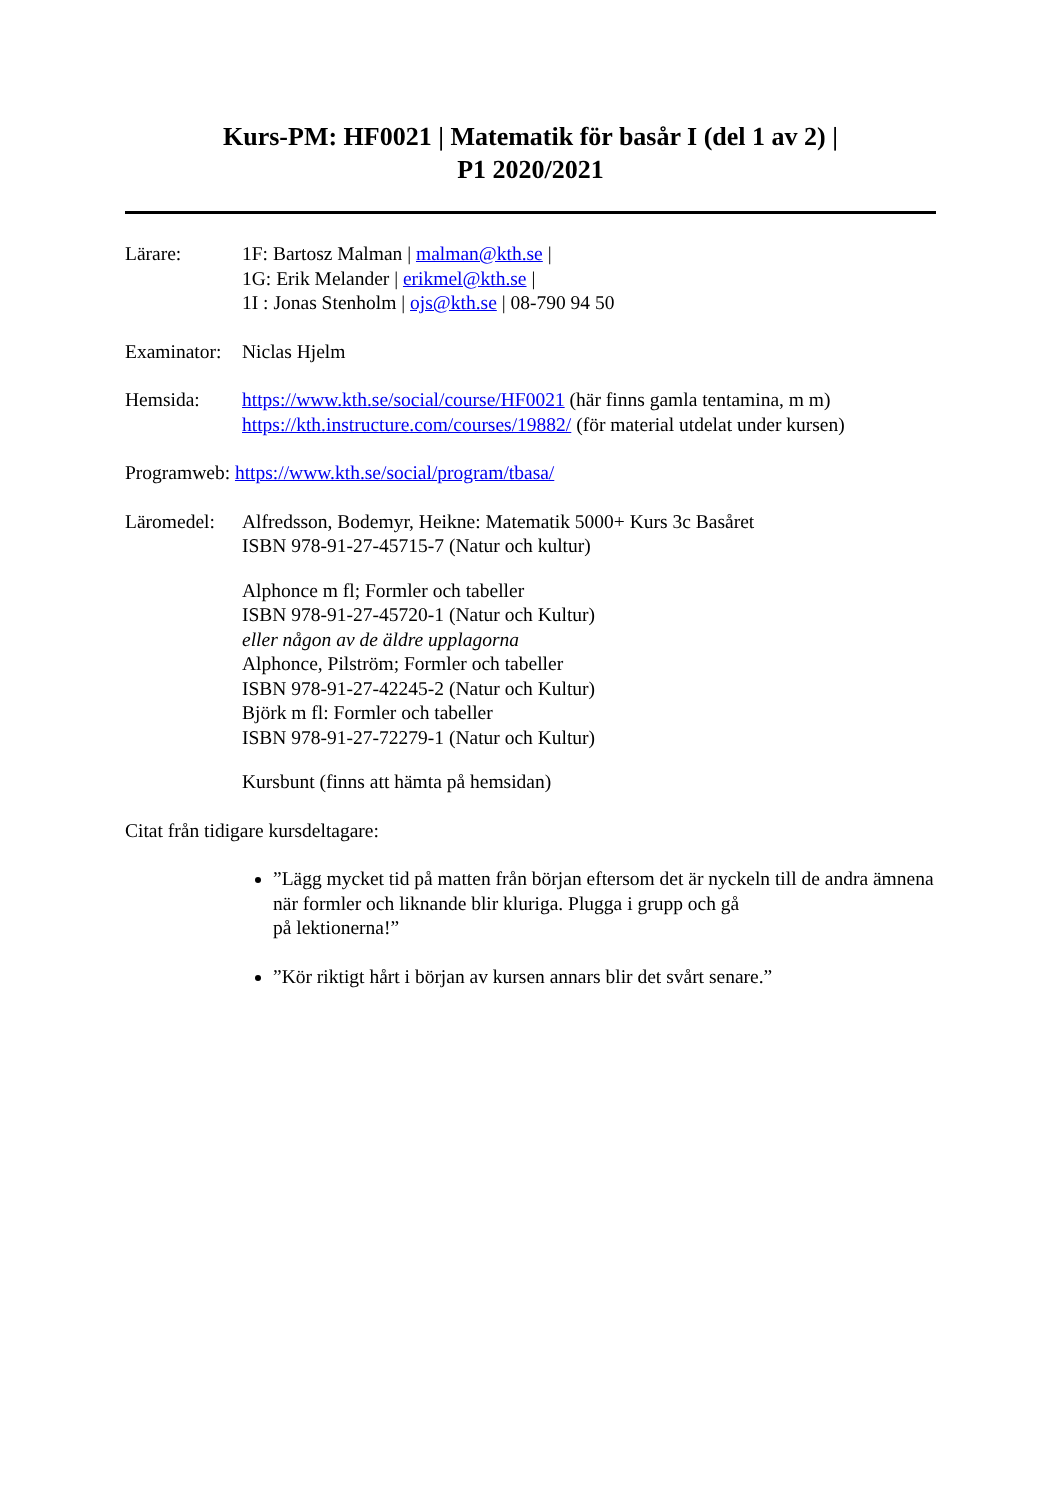Kurs-PM: HF0021 | Matematik för basår I (del 1 av 2) |
P1 2020/2021
Lärare: 1F: Bartosz Malman | malman@kth.se |
1G: Erik Melander | erikmel@kth.se |
1I : Jonas Stenholm | ojs@kth.se | 08-790 94 50
Examinator:
Niclas Hjelm
Hemsida: https://www.kth.se/social/course/HF0021 (här finns gamla tentamina, m m)
https://kth.instructure.com/courses/19882/ (för material utdelat under kursen)
Programweb: https://www.kth.se/social/program/tbasa/
Läromedel: Alfredsson, Bodemyr, Heikne: Matematik 5000+ Kurs 3c Basåret
ISBN 978-91-27-45715-7 (Natur och kultur)
Alphonce m fl; Formler och tabeller
ISBN 978-91-27-45720-1 (Natur och Kultur)
eller någon av de äldre upplagorna
Alphonce, Pilström; Formler och tabeller
ISBN 978-91-27-42245-2 (Natur och Kultur)
Björk m fl: Formler och tabeller
ISBN 978-91-27-72279-1 (Natur och Kultur)
Kursbunt (finns att hämta på hemsidan)
Citat från tidigare kursdeltagare:
”Lägg mycket tid på matten från början eftersom det är nyckeln till de andra ämnena när formler och liknande blir kluriga. Plugga i grupp och gå
på lektionerna!”
”Kör riktigt hårt i början av kursen annars blir det svårt senare.”